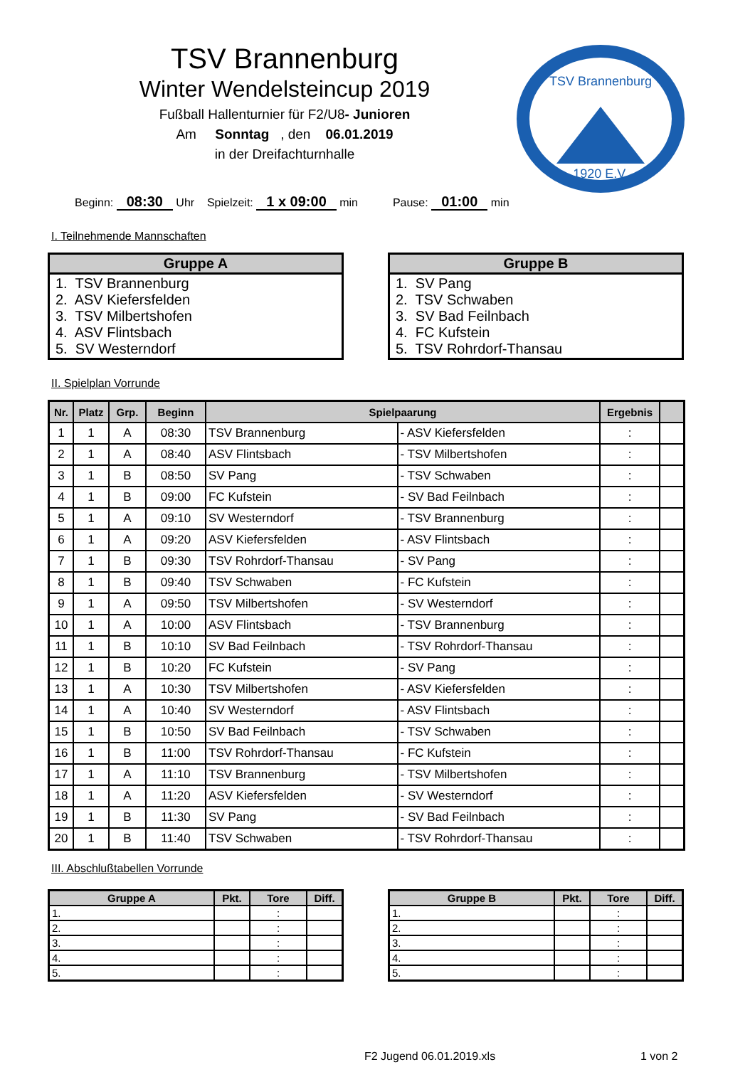TSV Brannenburg
Winter Wendelsteincup 2019
Fußball Hallenturnier für F2/U8- Junioren
Am Sonntag , den 06.01.2019
in der Dreifachturnhalle
TSV Brannenburg
1920 E.V.
Beginn: 08:30 Uhr Spielzeit: 1 x 09:00 min Pause: 01:00 min
I. Teilnehmende Mannschaften
| Gruppe A |
| --- |
| 1. TSV Brannenburg 2. ASV Kiefersfelden 3. TSV Milbertshofen 4. ASV Flintsbach 5. SV Westerndorf |
| Gruppe B |
| --- |
| 1. SV Pang 2. TSV Schwaben 3. SV Bad Feilnbach 4. FC Kufstein 5. TSV Rohrdorf-Thansau |
II. Spielplan Vorrunde
| Nr. | Platz | Grp. | Beginn | Spielpaarung | | Ergebnis | |
| --- | --- | --- | --- | --- | --- | --- | --- |
| 1 | 1 | A | 08:30 | TSV Brannenburg | - ASV Kiefersfelden | : | |
| 2 | 1 | A | 08:40 | ASV Flintsbach | - TSV Milbertshofen | : | |
| 3 | 1 | B | 08:50 | SV Pang | - TSV Schwaben | : | |
| 4 | 1 | B | 09:00 | FC Kufstein | - SV Bad Feilnbach | : | |
| 5 | 1 | A | 09:10 | SV Westerndorf | - TSV Brannenburg | : | |
| 6 | 1 | A | 09:20 | ASV Kiefersfelden | - ASV Flintsbach | : | |
| 7 | 1 | B | 09:30 | TSV Rohrdorf-Thansau | - SV Pang | : | |
| 8 | 1 | B | 09:40 | TSV Schwaben | - FC Kufstein | : | |
| 9 | 1 | A | 09:50 | TSV Milbertshofen | - SV Westerndorf | : | |
| 10 | 1 | A | 10:00 | ASV Flintsbach | - TSV Brannenburg | : | |
| 11 | 1 | B | 10:10 | SV Bad Feilnbach | - TSV Rohrdorf-Thansau | : | |
| 12 | 1 | B | 10:20 | FC Kufstein | - SV Pang | : | |
| 13 | 1 | A | 10:30 | TSV Milbertshofen | - ASV Kiefersfelden | : | |
| 14 | 1 | A | 10:40 | SV Westerndorf | - ASV Flintsbach | : | |
| 15 | 1 | B | 10:50 | SV Bad Feilnbach | - TSV Schwaben | : | |
| 16 | 1 | B | 11:00 | TSV Rohrdorf-Thansau | - FC Kufstein | : | |
| 17 | 1 | A | 11:10 | TSV Brannenburg | - TSV Milbertshofen | : | |
| 18 | 1 | A | 11:20 | ASV Kiefersfelden | - SV Westerndorf | : | |
| 19 | 1 | B | 11:30 | SV Pang | - SV Bad Feilnbach | : | |
| 20 | 1 | B | 11:40 | TSV Schwaben | - TSV Rohrdorf-Thansau | : | |
III. Abschlußtabellen Vorrunde
| Gruppe A | Pkt. | Tore | Diff. |
| --- | --- | --- | --- |
| 1. | | : | |
| 2. | | : | |
| 3. | | : | |
| 4. | | : | |
| 5. | | : | |
| Gruppe B | Pkt. | Tore | Diff. |
| --- | --- | --- | --- |
| 1. | | : | |
| 2. | | : | |
| 3. | | : | |
| 4. | | : | |
| 5. | | : | |
F2 Jugend 06.01.2019.xls 1 von 2